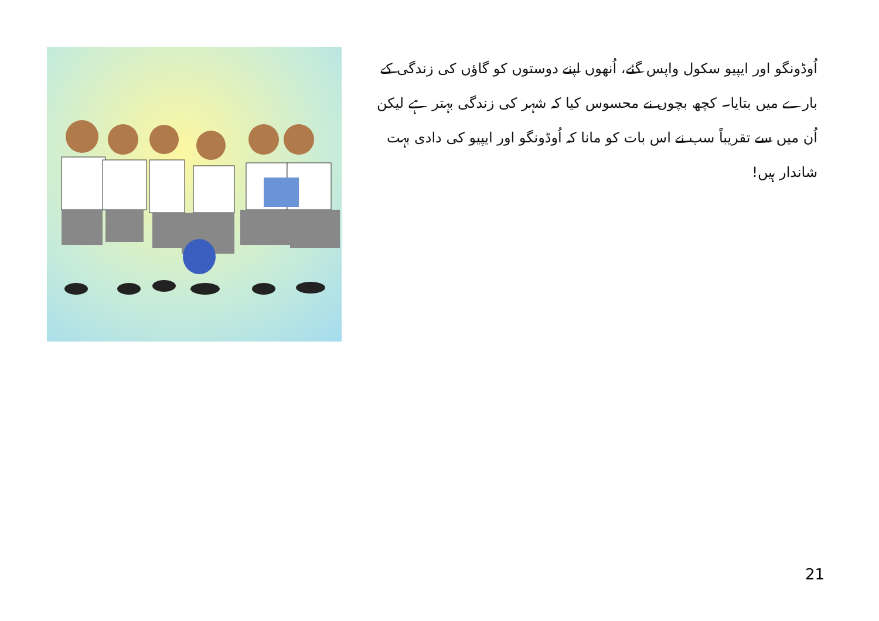اُوڈونگو اور ایپیو سکول واپس گئے، اُنھوں اپنے دوستوں کو گاؤں کی زندگی کے بارے میں بتایا۔ کچھ بچوں نے محسوس کیا کہ شہر کی زندگی بہتر ہے لیکن اُن میں سے تقریباً سب نے اس بات کو مانا کہ اُوڈونگو اور ایپیو کی دادی بہت شاندار ہیں!
21